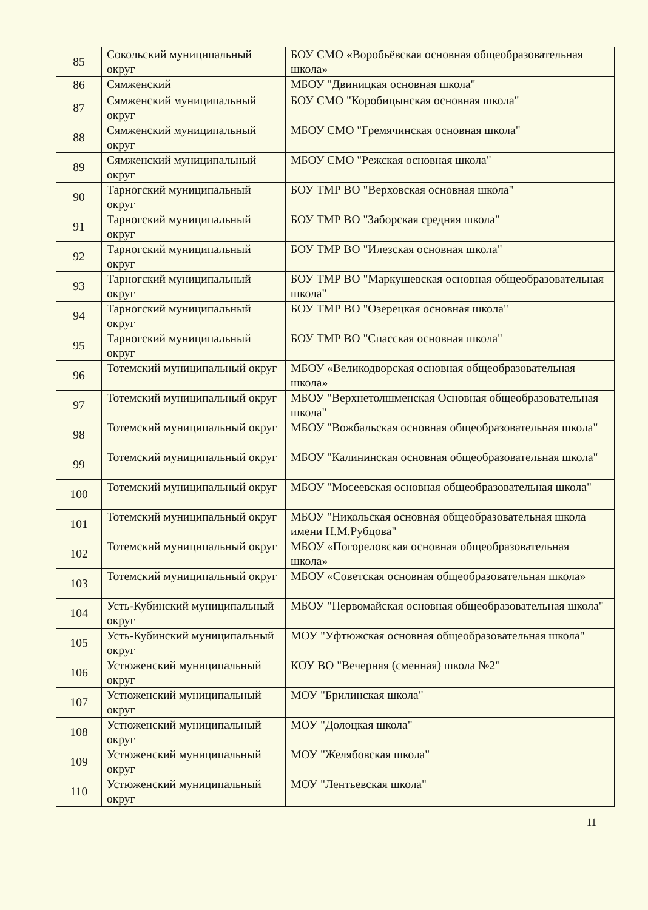| 85 | Сокольский муниципальный округ | БОУ СМО «Воробьёвская основная общеобразовательная школа» |
| 86 | Сямженский | МБОУ "Двиницкая основная школа" |
| 87 | Сямженский муниципальный округ | БОУ СМО "Коробицынская основная школа" |
| 88 | Сямженский муниципальный округ | МБОУ СМО "Гремячинская основная школа" |
| 89 | Сямженский муниципальный округ | МБОУ СМО "Режская основная школа" |
| 90 | Тарногский муниципальный округ | БОУ ТМР ВО "Верховская основная школа" |
| 91 | Тарногский муниципальный округ | БОУ ТМР ВО "Заборская средняя школа" |
| 92 | Тарногский муниципальный округ | БОУ ТМР ВО "Илезская основная школа" |
| 93 | Тарногский муниципальный округ | БОУ ТМР ВО "Маркушевская основная общеобразовательная школа" |
| 94 | Тарногский муниципальный округ | БОУ ТМР ВО "Озерецкая основная школа" |
| 95 | Тарногский муниципальный округ | БОУ ТМР ВО "Спасская основная школа" |
| 96 | Тотемский муниципальный округ | МБОУ «Великодворская основная общеобразовательная школа» |
| 97 | Тотемский муниципальный округ | МБОУ "Верхнетолшменская Основная общеобразовательная школа" |
| 98 | Тотемский муниципальный округ | МБОУ "Вожбальская основная общеобразовательная школа" |
| 99 | Тотемский муниципальный округ | МБОУ "Калининская основная общеобразовательная школа" |
| 100 | Тотемский муниципальный округ | МБОУ "Мосеевская основная общеобразовательная школа" |
| 101 | Тотемский муниципальный округ | МБОУ "Никольская основная общеобразовательная школа имени Н.М.Рубцова" |
| 102 | Тотемский муниципальный округ | МБОУ «Погореловская основная общеобразовательная школа» |
| 103 | Тотемский муниципальный округ | МБОУ «Советская основная общеобразовательная школа» |
| 104 | Усть-Кубинский муниципальный округ | МБОУ "Первомайская основная общеобразовательная школа" |
| 105 | Усть-Кубинский муниципальный округ | МОУ "Уфтюжская основная общеобразовательная школа" |
| 106 | Устюженский муниципальный округ | КОУ ВО "Вечерняя (сменная) школа №2" |
| 107 | Устюженский муниципальный округ | МОУ "Брилинская школа" |
| 108 | Устюженский муниципальный округ | МОУ "Долоцкая школа" |
| 109 | Устюженский муниципальный округ | МОУ "Желябовская школа" |
| 110 | Устюженский муниципальный округ | МОУ "Лентьевская школа" |
11